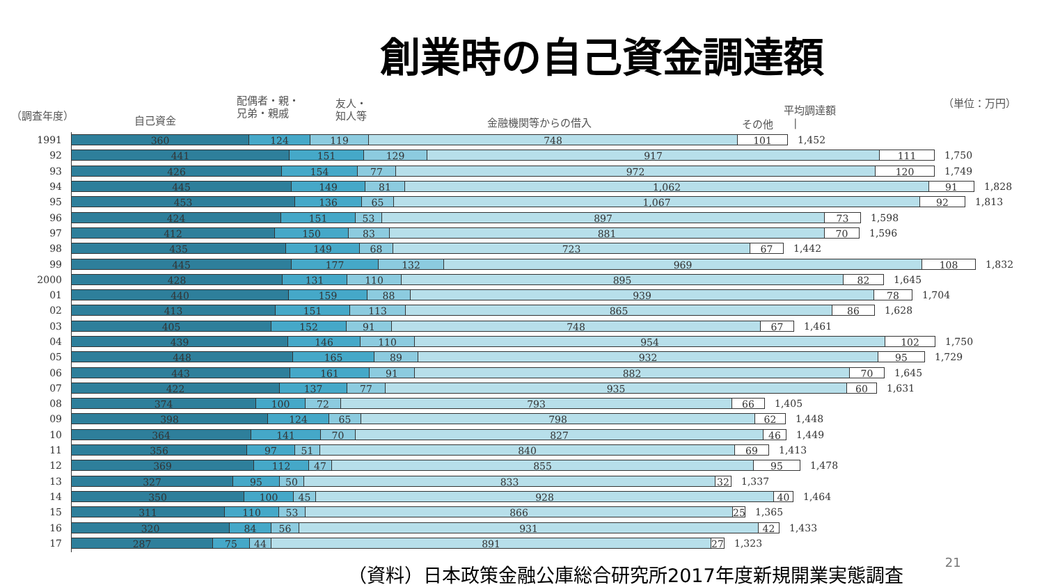創業時の自己資金調達額
（調査年度） 自己資金
配偶者・親・
兄弟・親戚
友人・
知人等
金融機関等からの借入 その他
平均調達額
|
（単位：万円）
1991
360 124 119 748 101
1,452
92
441 151 129 917 111
1,750
93
426 154 77 972 120
1,749
94
445 149 81 1,062 91
1,828
95
453 136 65 1,067 92
1,813
96
424 151 53 897 73
1,598
97
412 150 83 881 70
1,596
98
435 149 68 723 67
1,442
99
445 177 132 969 108
1,832
2000
428 131 110 895 82
1,645
01
440 159 88 939 78
1,704
02
413 151 113 865 86
1,628
03
405 152 91 748 67
1,461
04
439 146 110 954 102
1,750
05
448 165 89 932 95
1,729
06
443 161 91 882 70
1,645
07
422 137 77 935 60
1,631
08
374 100 72 793 66
1,405
09
398 124 65 798 62
1,448
10
364 141 70 827 46
1,449
11
356 97 51 840 69
1,413
12
369 112 47 855 95
1,478
13
327 95 50 833 32
1,337
14
350 100 45 928 40
1,464
15
311 110 53 866 25
1,365
16
320 84 56 931 42
1,433
17
287 75 44 891 27
1,323
（資料）日本政策金融公庫総合研究所2017年度新規開業実態調査 21